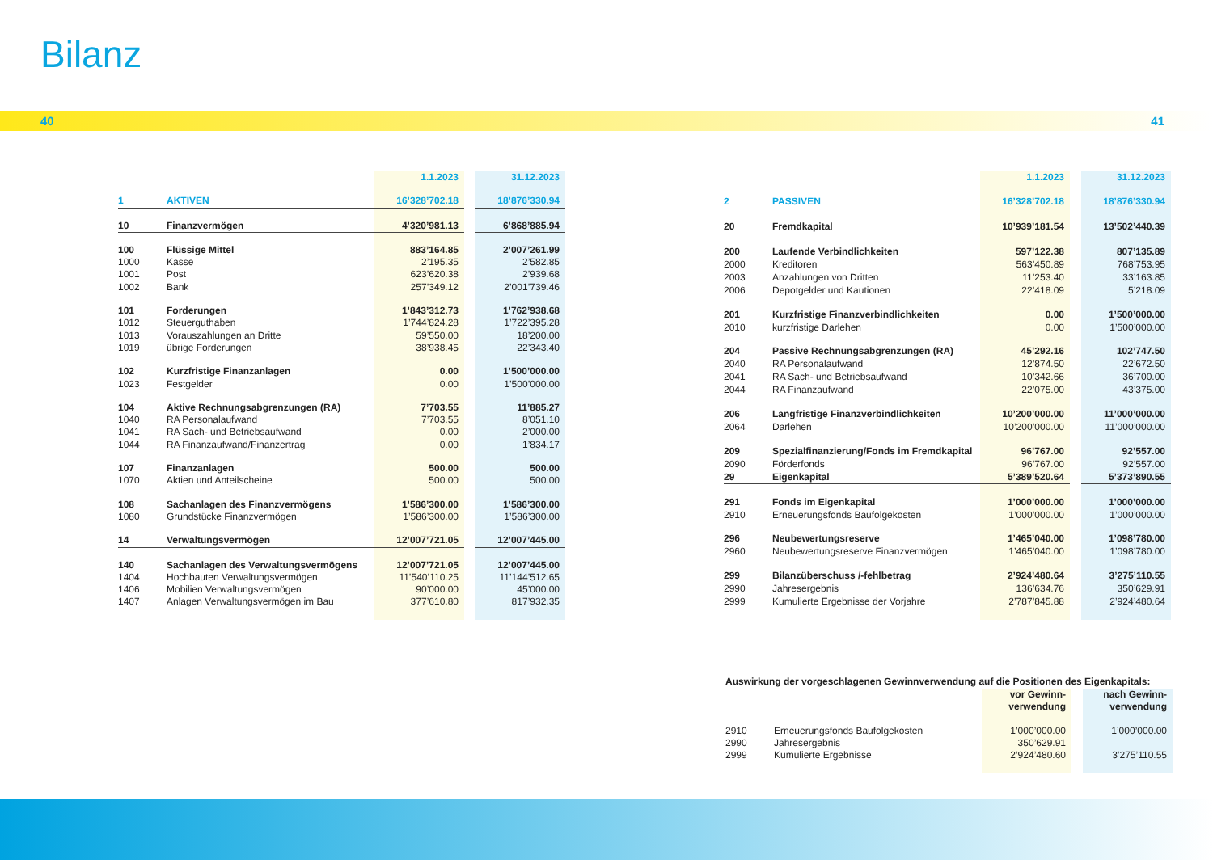Bilanz
40 41
| | | 1.1.2023 | | 31.12.2023 |
| 1 | AKTIVEN | 16’328’702.18 | | 18’876’330.94 |
| 10 | Finanzvermögen | 4’320’981.13 | | 6’868’885.94 |
| 100 | Flüssige Mittel | 883’164.85 | | 2’007’261.99 |
| 1000 | Kasse | 2’195.35 | | 2’582.85 |
| 1001 | Post | 623’620.38 | | 2’939.68 |
| 1002 | Bank | 257’349.12 | | 2’001’739.46 |
| 101 | Forderungen | 1’843’312.73 | | 1’762’938.68 |
| 1012 | Steuerguthaben | 1’744’824.28 | | 1’722’395.28 |
| 1013 | Vorauszahlungen an Dritte | 59’550.00 | | 18’200.00 |
| 1019 | übrige Forderungen | 38’938.45 | | 22’343.40 |
| 102 | Kurzfristige Finanzanlagen | 0.00 | | 1’500’000.00 |
| 1023 | Festgelder | 0.00 | | 1’500’000.00 |
| 104 | Aktive Rechnungsabgrenzungen (RA) | 7’703.55 | | 11’885.27 |
| 1040 | RA Personalaufwand | 7’703.55 | | 8’051.10 |
| 1041 | RA Sach- und Betriebsaufwand | 0.00 | | 2’000.00 |
| 1044 | RA Finanzaufwand/Finanzertrag | 0.00 | | 1’834.17 |
| 107 | Finanzanlagen | 500.00 | | 500.00 |
| 1070 | Aktien und Anteilscheine | 500.00 | | 500.00 |
| 108 | Sachanlagen des Finanzvermögens | 1’586’300.00 | | 1’586’300.00 |
| 1080 | Grundstücke Finanzvermögen | 1’586’300.00 | | 1’586’300.00 |
| 14 | Verwaltungsvermögen | 12’007’721.05 | | 12’007’445.00 |
| 140 | Sachanlagen des Verwaltungsvermögens | 12’007’721.05 | | 12’007’445.00 |
| 1404 | Hochbauten Verwaltungsvermögen | 11’540’110.25 | | 11’144’512.65 |
| 1406 | Mobilien Verwaltungsvermögen | 90’000.00 | | 45’000.00 |
| 1407 | Anlagen Verwaltungsvermögen im Bau | 377’610.80 | | 817’932.35 |
| | | 1.1.2023 | | 31.12.2023 |
| 2 | PASSIVEN | 16’328’702.18 | | 18’876’330.94 |
| 20 | Fremdkapital | 10’939’181.54 | | 13’502’440.39 |
| 200 | Laufende Verbindlichkeiten | 597’122.38 | | 807’135.89 |
| 2000 | Kreditoren | 563’450.89 | | 768’753.95 |
| 2003 | Anzahlungen von Dritten | 11’253.40 | | 33’163.85 |
| 2006 | Depotgelder und Kautionen | 22’418.09 | | 5’218.09 |
| 201 | Kurzfristige Finanzverbindlichkeiten | 0.00 | | 1’500’000.00 |
| 2010 | kurzfristige Darlehen | 0.00 | | 1’500’000.00 |
| 204 | Passive Rechnungsabgrenzungen (RA) | 45’292.16 | | 102’747.50 |
| 2040 | RA Personalaufwand | 12’874.50 | | 22’672.50 |
| 2041 | RA Sach- und Betriebsaufwand | 10’342.66 | | 36’700.00 |
| 2044 | RA Finanzaufwand | 22’075.00 | | 43’375.00 |
| 206 | Langfristige Finanzverbindlichkeiten | 10’200’000.00 | | 11’000’000.00 |
| 2064 | Darlehen | 10’200’000.00 | | 11’000’000.00 |
| 209 | Spezialfinanzierung/Fonds im Fremdkapital | 96’767.00 | | 92’557.00 |
| 2090 | Förderfonds | 96’767.00 | | 92’557.00 |
| 29 | Eigenkapital | 5’389’520.64 | | 5’373’890.55 |
| 291 | Fonds im Eigenkapital | 1’000’000.00 | | 1’000’000.00 |
| 2910 | Erneuerungsfonds Baufolgekosten | 1’000’000.00 | | 1’000’000.00 |
| 296 | Neubewertungsreserve | 1’465’040.00 | | 1’098’780.00 |
| 2960 | Neubewertungsreserve Finanzvermögen | 1’465’040.00 | | 1’098’780.00 |
| 299 | Bilanzüberschuss /-fehlbetrag | 2’924’480.64 | | 3’275’110.55 |
| 2990 | Jahresergebnis | 136’634.76 | | 350’629.91 |
| 2999 | Kumulierte Ergebnisse der Vorjahre | 2’787’845.88 | | 2’924’480.64 |
Auswirkung der vorgeschlagenen Gewinnverwendung auf die Positionen des Eigenkapitals:
| | | vor Gewinn- verwendung | | nach Gewinn- verwendung |
| 2910 | Erneuerungsfonds Baufolgekosten | 1’000’000.00 | | 1’000’000.00 |
| 2990 | Jahresergebnis | 350’629.91 | | |
| 2999 | Kumulierte Ergebnisse | 2’924’480.60 | | 3’275’110.55 |